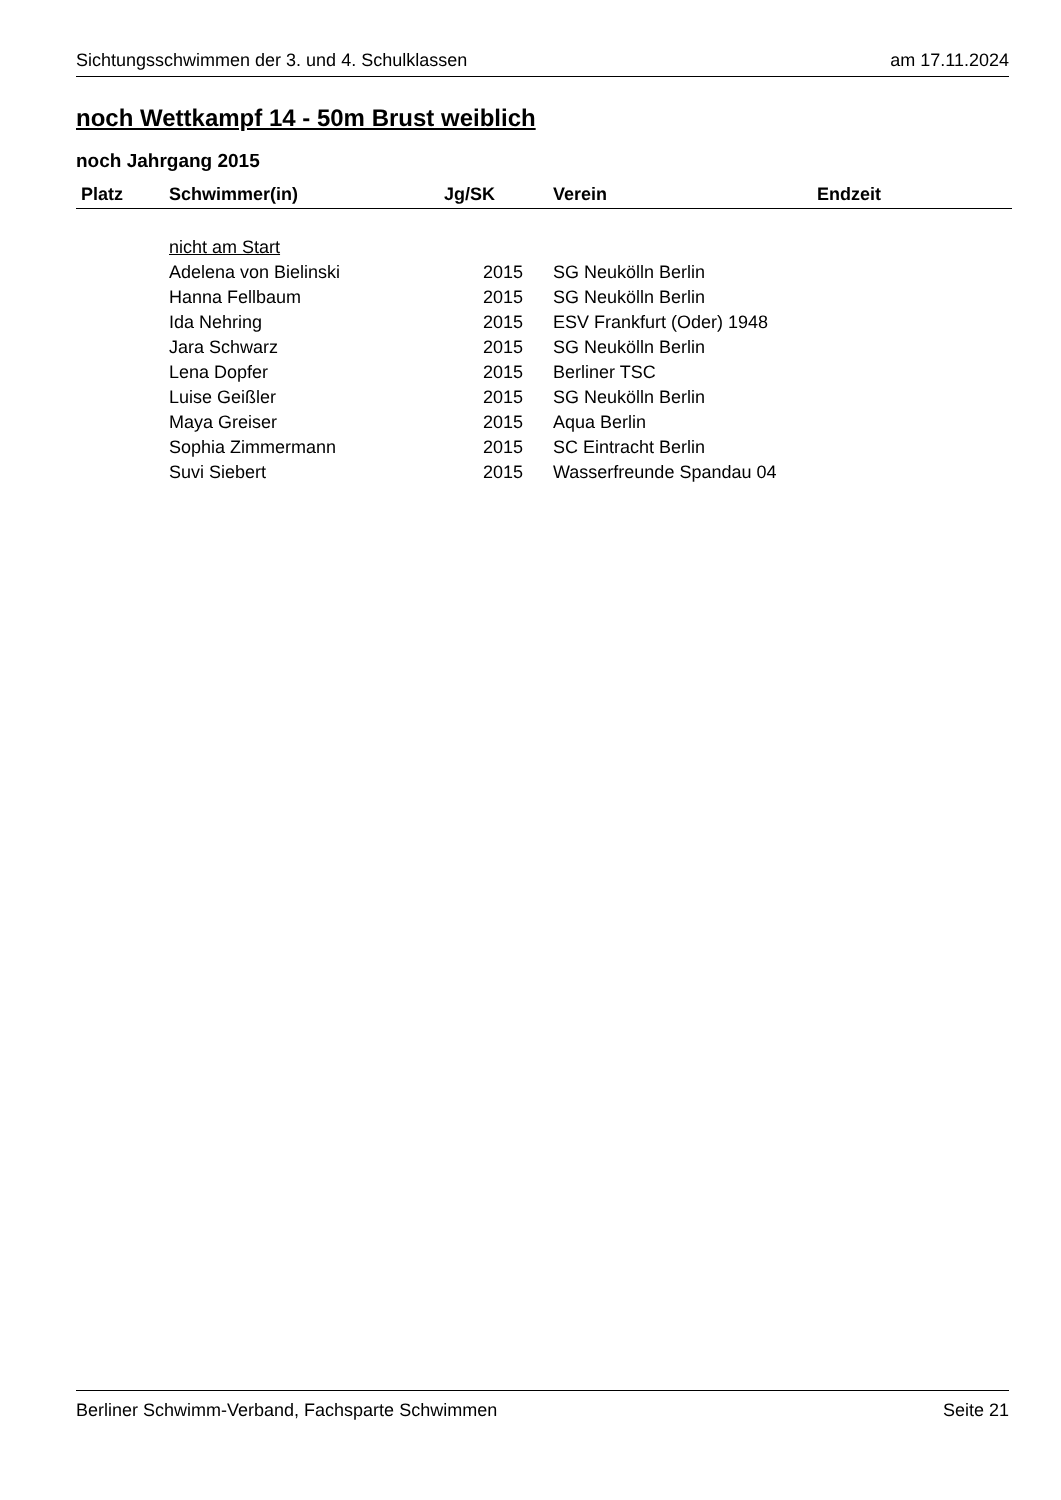Sichtungsschwimmen der 3. und 4. Schulklassen am 17.11.2024
noch Wettkampf 14 - 50m Brust weiblich
noch Jahrgang 2015
| Platz | Schwimmer(in) | Jg/SK | Verein | Endzeit |
| --- | --- | --- | --- | --- |
| | nicht am Start | | | |
| | Adelena von Bielinski | 2015 | SG Neukölln Berlin | |
| | Hanna Fellbaum | 2015 | SG Neukölln Berlin | |
| | Ida Nehring | 2015 | ESV Frankfurt (Oder) 1948 | |
| | Jara Schwarz | 2015 | SG Neukölln Berlin | |
| | Lena Dopfer | 2015 | Berliner TSC | |
| | Luise Geißler | 2015 | SG Neukölln Berlin | |
| | Maya Greiser | 2015 | Aqua Berlin | |
| | Sophia Zimmermann | 2015 | SC Eintracht Berlin | |
| | Suvi Siebert | 2015 | Wasserfreunde Spandau 04 | |
Berliner Schwimm-Verband, Fachsparte Schwimmen Seite 21